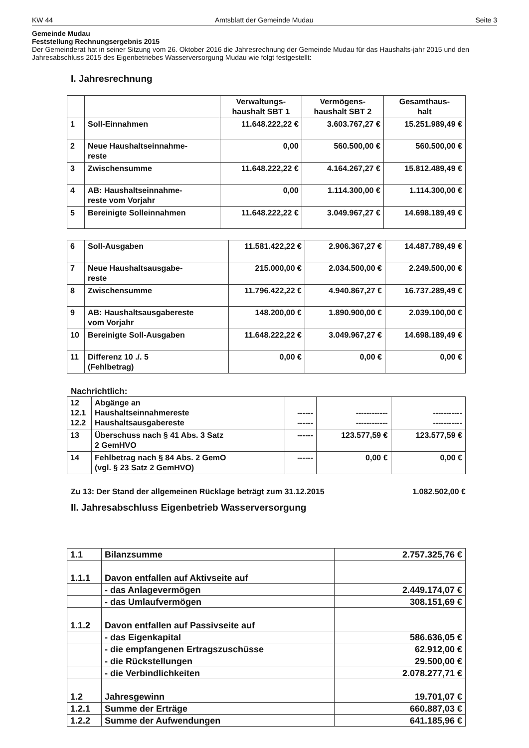KW 44 Amtsblatt der Gemeinde Mudau Seite 3
Gemeinde Mudau
Feststellung Rechnungsergebnis 2015
Der Gemeinderat hat in seiner Sitzung vom 26. Oktober 2016 die Jahresrechnung der Gemeinde Mudau für das Haushalts-jahr 2015 und den Jahresabschluss 2015 des Eigenbetriebes Wasserversorgung Mudau wie folgt festgestellt:
I. Jahresrechnung
| | | Verwaltungs- haushalt SBT 1 | Vermögens- haushalt SBT 2 | Gesamthaus- halt |
| --- | --- | --- | --- | --- |
| 1 | Soll-Einnahmen | 11.648.222,22 € | 3.603.767,27 € | 15.251.989,49 € |
| 2 | Neue Haushaltseinnahme- reste | 0,00 | 560.500,00 € | 560.500,00 € |
| 3 | Zwischensumme | 11.648.222,22 € | 4.164.267,27 € | 15.812.489,49 € |
| 4 | AB: Haushaltseinnahme- reste vom Vorjahr | 0,00 | 1.114.300,00 € | 1.114.300,00 € |
| 5 | Bereinigte Solleinnahmen | 11.648.222,22 € | 3.049.967,27 € | 14.698.189,49 € |
| 6 | Soll-Ausgaben | 11.581.422,22 € | 2.906.367,27 € | 14.487.789,49 € |
| 7 | Neue Haushaltsausgabe- reste | 215.000,00 € | 2.034.500,00 € | 2.249.500,00 € |
| 8 | Zwischensumme | 11.796.422,22 € | 4.940.867,27 € | 16.737.289,49 € |
| 9 | AB: Haushaltsausgabereste vom Vorjahr | 148.200,00 € | 1.890.900,00 € | 2.039.100,00 € |
| 10 | Bereinigte Soll-Ausgaben | 11.648.222,22 € | 3.049.967,27 € | 14.698.189,49 € |
| 11 | Differenz 10 ./. 5 (Fehlbetrag) | 0,00 € | 0,00 € | 0,00 € |
Nachrichtlich:
| 12 12.1 12.2 | Abgänge an Haushaltseinnahmereste Haushaltsausgabereste | ------ ------ | ------------ ------------ | ----------- ----------- |
| 13 | Überschuss nach § 41 Abs. 3 Satz 2 GemHVO | ------ | 123.577,59 € | 123.577,59 € |
| 14 | Fehlbetrag nach § 84 Abs. 2 GemO (vgl. § 23 Satz 2 GemHVO) | ------ | 0,00 € | 0,00 € |
Zu 13: Der Stand der allgemeinen Rücklage beträgt zum 31.12.2015 1.082.502,00 €
II. Jahresabschluss Eigenbetrieb Wasserversorgung
| 1.1 | Bilanzsumme | 2.757.325,76 € |
| 1.1.1 | Davon entfallen auf Aktivseite auf | |
| | - das Anlagevermögen | 2.449.174,07 € |
| | - das Umlaufvermögen | 308.151,69 € |
| 1.1.2 | Davon entfallen auf Passivseite auf | |
| | - das Eigenkapital | 586.636,05 € |
| | - die empfangenen Ertragszuschüsse | 62.912,00 € |
| | - die Rückstellungen | 29.500,00 € |
| | - die Verbindlichkeiten | 2.078.277,71 € |
| 1.2 | Jahresgewinn | 19.701,07 € |
| 1.2.1 | Summe der Erträge | 660.887,03 € |
| 1.2.2 | Summe der Aufwendungen | 641.185,96 € |